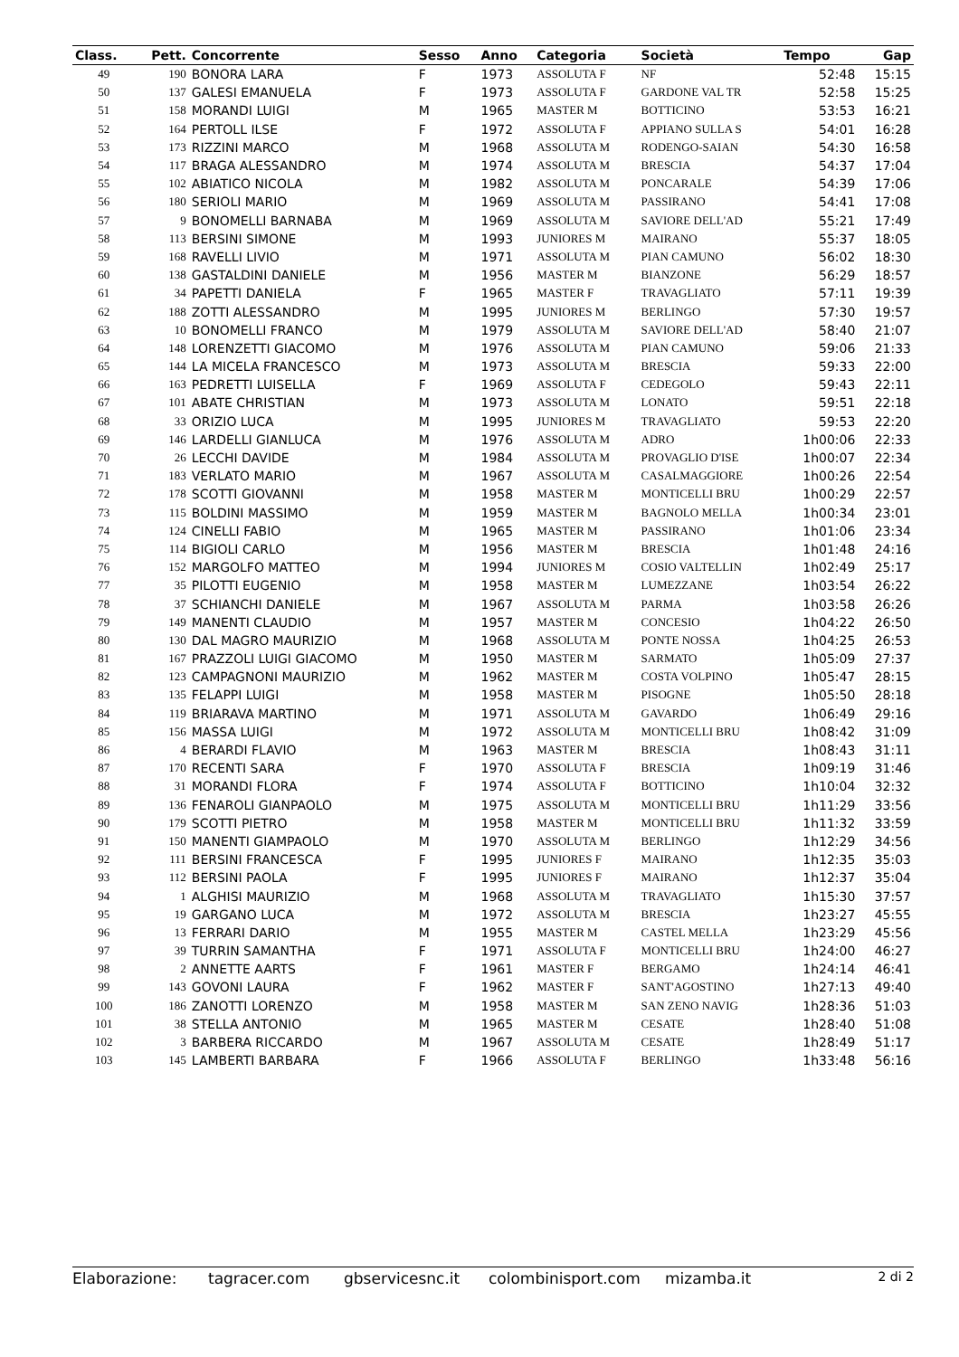| Class. | Pett. | Concorrente | Sesso | Anno | Categoria | Società | Tempo | Gap |
| --- | --- | --- | --- | --- | --- | --- | --- | --- |
| 49 | 190 | BONORA LARA | F | 1973 | ASSOLUTA F | NF | 52:48 | 15:15 |
| 50 | 137 | GALESI EMANUELA | F | 1973 | ASSOLUTA F | GARDONE VAL TR | 52:58 | 15:25 |
| 51 | 158 | MORANDI LUIGI | M | 1965 | MASTER M | BOTTICINO | 53:53 | 16:21 |
| 52 | 164 | PERTOLL ILSE | F | 1972 | ASSOLUTA F | APPIANO SULLA S | 54:01 | 16:28 |
| 53 | 173 | RIZZINI MARCO | M | 1968 | ASSOLUTA M | RODENGO-SAIAN | 54:30 | 16:58 |
| 54 | 117 | BRAGA ALESSANDRO | M | 1974 | ASSOLUTA M | BRESCIA | 54:37 | 17:04 |
| 55 | 102 | ABIATICO NICOLA | M | 1982 | ASSOLUTA M | PONCARALE | 54:39 | 17:06 |
| 56 | 180 | SERIOLI MARIO | M | 1969 | ASSOLUTA M | PASSIRANO | 54:41 | 17:08 |
| 57 | 9 | BONOMELLI BARNABA | M | 1969 | ASSOLUTA M | SAVIORE DELL'AD | 55:21 | 17:49 |
| 58 | 113 | BERSINI SIMONE | M | 1993 | JUNIORES M | MAIRANO | 55:37 | 18:05 |
| 59 | 168 | RAVELLI LIVIO | M | 1971 | ASSOLUTA M | PIAN CAMUNO | 56:02 | 18:30 |
| 60 | 138 | GASTALDINI DANIELE | M | 1956 | MASTER M | BIANZONE | 56:29 | 18:57 |
| 61 | 34 | PAPETTI DANIELA | F | 1965 | MASTER F | TRAVAGLIATO | 57:11 | 19:39 |
| 62 | 188 | ZOTTI ALESSANDRO | M | 1995 | JUNIORES M | BERLINGO | 57:30 | 19:57 |
| 63 | 10 | BONOMELLI FRANCO | M | 1979 | ASSOLUTA M | SAVIORE DELL'AD | 58:40 | 21:07 |
| 64 | 148 | LORENZETTI GIACOMO | M | 1976 | ASSOLUTA M | PIAN CAMUNO | 59:06 | 21:33 |
| 65 | 144 | LA MICELA FRANCESCO | M | 1973 | ASSOLUTA M | BRESCIA | 59:33 | 22:00 |
| 66 | 163 | PEDRETTI LUISELLA | F | 1969 | ASSOLUTA F | CEDEGOLO | 59:43 | 22:11 |
| 67 | 101 | ABATE CHRISTIAN | M | 1973 | ASSOLUTA M | LONATO | 59:51 | 22:18 |
| 68 | 33 | ORIZIO LUCA | M | 1995 | JUNIORES M | TRAVAGLIATO | 59:53 | 22:20 |
| 69 | 146 | LARDELLI GIANLUCA | M | 1976 | ASSOLUTA M | ADRO | 1h00:06 | 22:33 |
| 70 | 26 | LECCHI DAVIDE | M | 1984 | ASSOLUTA M | PROVAGLIO D'ISE | 1h00:07 | 22:34 |
| 71 | 183 | VERLATO MARIO | M | 1967 | ASSOLUTA M | CASALMAGGIORE | 1h00:26 | 22:54 |
| 72 | 178 | SCOTTI GIOVANNI | M | 1958 | MASTER M | MONTICELLI BRU | 1h00:29 | 22:57 |
| 73 | 115 | BOLDINI MASSIMO | M | 1959 | MASTER M | BAGNOLO MELLA | 1h00:34 | 23:01 |
| 74 | 124 | CINELLI FABIO | M | 1965 | MASTER M | PASSIRANO | 1h01:06 | 23:34 |
| 75 | 114 | BIGIOLI CARLO | M | 1956 | MASTER M | BRESCIA | 1h01:48 | 24:16 |
| 76 | 152 | MARGOLFO MATTEO | M | 1994 | JUNIORES M | COSIO VALTELLIN | 1h02:49 | 25:17 |
| 77 | 35 | PILOTTI EUGENIO | M | 1958 | MASTER M | LUMEZZANE | 1h03:54 | 26:22 |
| 78 | 37 | SCHIANCHI DANIELE | M | 1967 | ASSOLUTA M | PARMA | 1h03:58 | 26:26 |
| 79 | 149 | MANENTI CLAUDIO | M | 1957 | MASTER M | CONCESIO | 1h04:22 | 26:50 |
| 80 | 130 | DAL MAGRO MAURIZIO | M | 1968 | ASSOLUTA M | PONTE NOSSA | 1h04:25 | 26:53 |
| 81 | 167 | PRAZZOLI LUIGI GIACOMO | M | 1950 | MASTER M | SARMATO | 1h05:09 | 27:37 |
| 82 | 123 | CAMPAGNONI MAURIZIO | M | 1962 | MASTER M | COSTA VOLPINO | 1h05:47 | 28:15 |
| 83 | 135 | FELAPPI LUIGI | M | 1958 | MASTER M | PISOGNE | 1h05:50 | 28:18 |
| 84 | 119 | BRIARAVA MARTINO | M | 1971 | ASSOLUTA M | GAVARDO | 1h06:49 | 29:16 |
| 85 | 156 | MASSA LUIGI | M | 1972 | ASSOLUTA M | MONTICELLI BRU | 1h08:42 | 31:09 |
| 86 | 4 | BERARDI FLAVIO | M | 1963 | MASTER M | BRESCIA | 1h08:43 | 31:11 |
| 87 | 170 | RECENTI SARA | F | 1970 | ASSOLUTA F | BRESCIA | 1h09:19 | 31:46 |
| 88 | 31 | MORANDI FLORA | F | 1974 | ASSOLUTA F | BOTTICINO | 1h10:04 | 32:32 |
| 89 | 136 | FENAROLI GIANPAOLO | M | 1975 | ASSOLUTA M | MONTICELLI BRU | 1h11:29 | 33:56 |
| 90 | 179 | SCOTTI PIETRO | M | 1958 | MASTER M | MONTICELLI BRU | 1h11:32 | 33:59 |
| 91 | 150 | MANENTI GIAMPAOLO | M | 1970 | ASSOLUTA M | BERLINGO | 1h12:29 | 34:56 |
| 92 | 111 | BERSINI FRANCESCA | F | 1995 | JUNIORES F | MAIRANO | 1h12:35 | 35:03 |
| 93 | 112 | BERSINI PAOLA | F | 1995 | JUNIORES F | MAIRANO | 1h12:37 | 35:04 |
| 94 | 1 | ALGHISI MAURIZIO | M | 1968 | ASSOLUTA M | TRAVAGLIATO | 1h15:30 | 37:57 |
| 95 | 19 | GARGANO LUCA | M | 1972 | ASSOLUTA M | BRESCIA | 1h23:27 | 45:55 |
| 96 | 13 | FERRARI DARIO | M | 1955 | MASTER M | CASTEL MELLA | 1h23:29 | 45:56 |
| 97 | 39 | TURRIN SAMANTHA | F | 1971 | ASSOLUTA F | MONTICELLI BRU | 1h24:00 | 46:27 |
| 98 | 2 | ANNETTE AARTS | F | 1961 | MASTER F | BERGAMO | 1h24:14 | 46:41 |
| 99 | 143 | GOVONI LAURA | F | 1962 | MASTER F | SANT'AGOSTINO | 1h27:13 | 49:40 |
| 100 | 186 | ZANOTTI LORENZO | M | 1958 | MASTER M | SAN ZENO NAVIG | 1h28:36 | 51:03 |
| 101 | 38 | STELLA ANTONIO | M | 1965 | MASTER M | CESATE | 1h28:40 | 51:08 |
| 102 | 3 | BARBERA RICCARDO | M | 1967 | ASSOLUTA M | CESATE | 1h28:49 | 51:17 |
| 103 | 145 | LAMBERTI BARBARA | F | 1966 | ASSOLUTA F | BERLINGO | 1h33:48 | 56:16 |
Elaborazione: tagracer.com gbservicesnc.it colombinisport.com mizamba.it 2 di 2